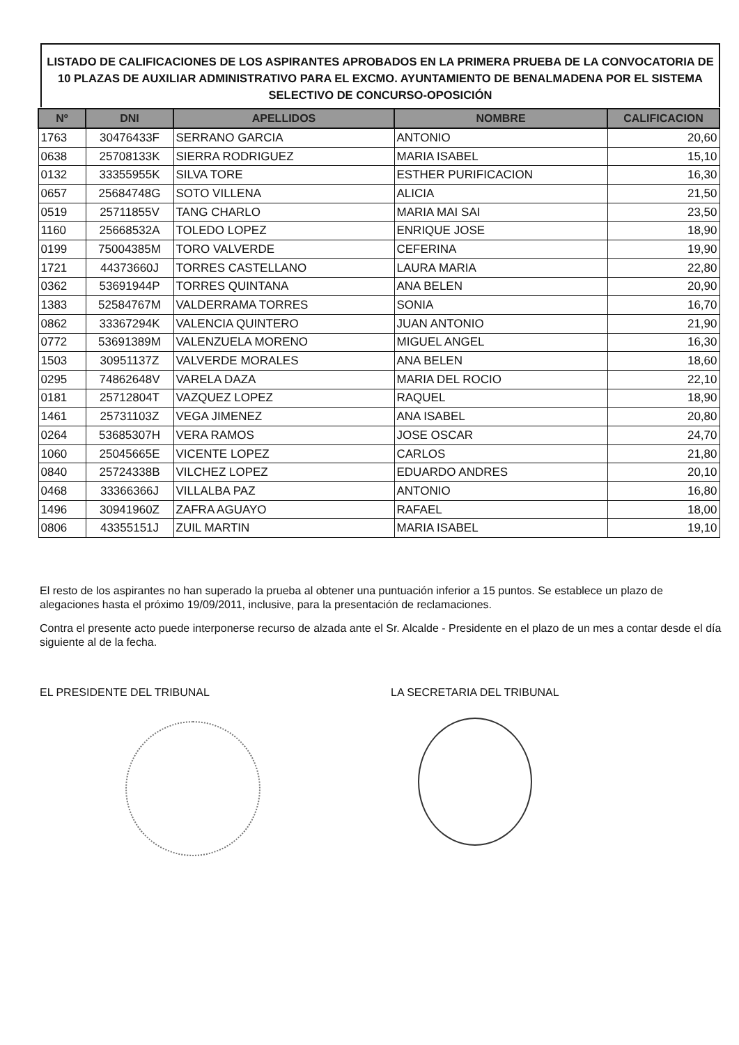LISTADO DE CALIFICACIONES DE LOS ASPIRANTES APROBADOS EN LA PRIMERA PRUEBA DE LA CONVOCATORIA DE 10 PLAZAS DE AUXILIAR ADMINISTRATIVO PARA EL EXCMO. AYUNTAMIENTO DE BENALMADENA POR EL SISTEMA SELECTIVO DE CONCURSO-OPOSICIÓN
| Nº | DNI | APELLIDOS | NOMBRE | CALIFICACION |
| --- | --- | --- | --- | --- |
| 1763 | 30476433F | SERRANO GARCIA | ANTONIO | 20,60 |
| 0638 | 25708133K | SIERRA RODRIGUEZ | MARIA ISABEL | 15,10 |
| 0132 | 33355955K | SILVA TORE | ESTHER PURIFICACION | 16,30 |
| 0657 | 25684748G | SOTO VILLENA | ALICIA | 21,50 |
| 0519 | 25711855V | TANG CHARLO | MARIA MAI SAI | 23,50 |
| 1160 | 25668532A | TOLEDO LOPEZ | ENRIQUE JOSE | 18,90 |
| 0199 | 75004385M | TORO VALVERDE | CEFERINA | 19,90 |
| 1721 | 44373660J | TORRES CASTELLANO | LAURA MARIA | 22,80 |
| 0362 | 53691944P | TORRES QUINTANA | ANA BELEN | 20,90 |
| 1383 | 52584767M | VALDERRAMA TORRES | SONIA | 16,70 |
| 0862 | 33367294K | VALENCIA QUINTERO | JUAN ANTONIO | 21,90 |
| 0772 | 53691389M | VALENZUELA MORENO | MIGUEL ANGEL | 16,30 |
| 1503 | 30951137Z | VALVERDE MORALES | ANA BELEN | 18,60 |
| 0295 | 74862648V | VARELA DAZA | MARIA DEL ROCIO | 22,10 |
| 0181 | 25712804T | VAZQUEZ LOPEZ | RAQUEL | 18,90 |
| 1461 | 25731103Z | VEGA JIMENEZ | ANA ISABEL | 20,80 |
| 0264 | 53685307H | VERA RAMOS | JOSE OSCAR | 24,70 |
| 1060 | 25045665E | VICENTE LOPEZ | CARLOS | 21,80 |
| 0840 | 25724338B | VILCHEZ LOPEZ | EDUARDO ANDRES | 20,10 |
| 0468 | 33366366J | VILLALBA PAZ | ANTONIO | 16,80 |
| 1496 | 30941960Z | ZAFRA AGUAYO | RAFAEL | 18,00 |
| 0806 | 43355151J | ZUIL MARTIN | MARIA ISABEL | 19,10 |
El resto de los aspirantes no han superado la prueba al obtener una puntuación inferior a 15 puntos. Se establece un plazo de alegaciones hasta el próximo 19/09/2011, inclusive, para la presentación de reclamaciones.
Contra el presente acto puede interponerse recurso de alzada ante el Sr. Alcalde - Presidente en el plazo de un mes a contar desde el día siguiente al de la fecha.
EL PRESIDENTE DEL TRIBUNAL LA SECRETARIA DEL TRIBUNAL